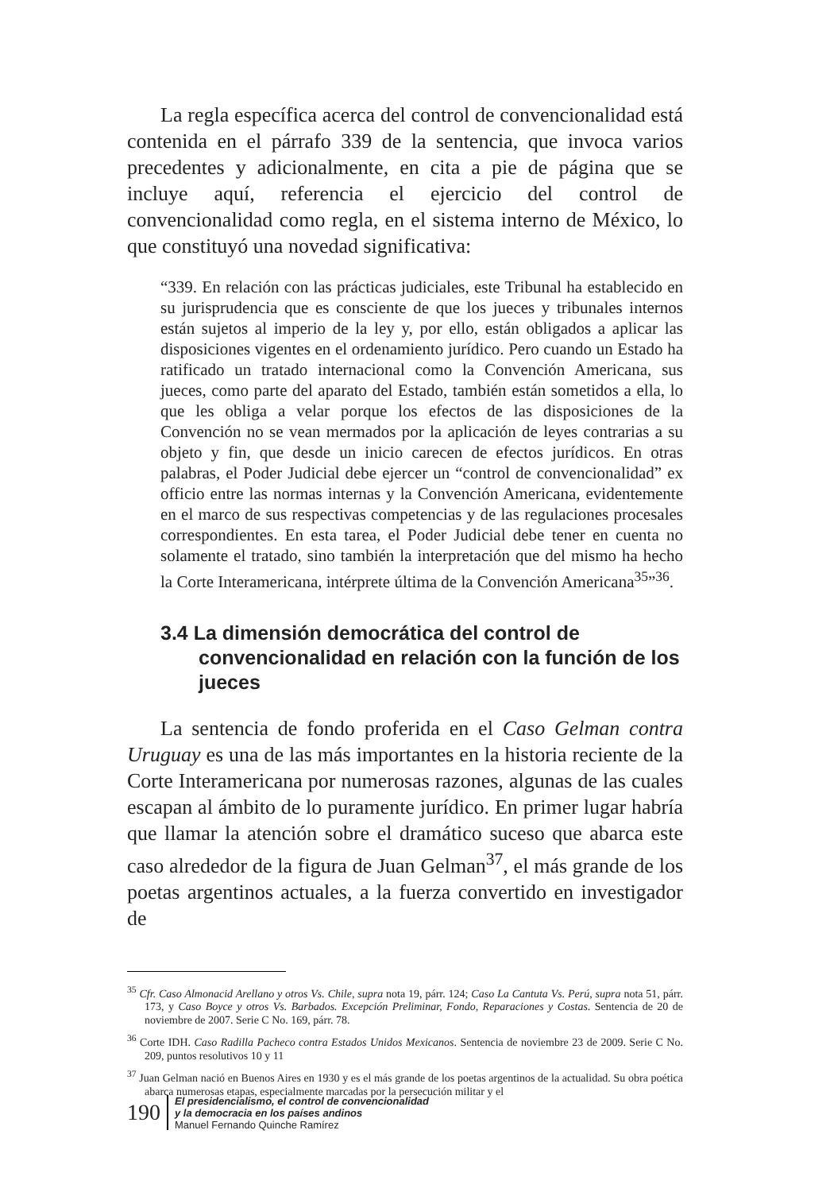La regla específica acerca del control de convencionalidad está contenida en el párrafo 339 de la sentencia, que invoca varios precedentes y adicionalmente, en cita a pie de página que se incluye aquí, referencia el ejercicio del control de convencionalidad como regla, en el sistema interno de México, lo que constituyó una novedad significativa:
“339. En relación con las prácticas judiciales, este Tribunal ha establecido en su jurisprudencia que es consciente de que los jueces y tribunales internos están sujetos al imperio de la ley y, por ello, están obligados a aplicar las disposiciones vigentes en el ordenamiento jurídico. Pero cuando un Estado ha ratificado un tratado internacional como la Convención Americana, sus jueces, como parte del aparato del Estado, también están sometidos a ella, lo que les obliga a velar porque los efectos de las disposiciones de la Convención no se vean mermados por la aplicación de leyes contrarias a su objeto y fin, que desde un inicio carecen de efectos jurídicos. En otras palabras, el Poder Judicial debe ejercer un “control de convencionalidad” ex officio entre las normas internas y la Convención Americana, evidentemente en el marco de sus respectivas competencias y de las regulaciones procesales correspondientes. En esta tarea, el Poder Judicial debe tener en cuenta no solamente el tratado, sino también la interpretación que del mismo ha hecho la Corte Interamericana, intérprete última de la Convención Americana<sup>35</sup>”<sup>36</sup>.
3.4 La dimensión democrática del control de convencionalidad en relación con la función de los jueces
La sentencia de fondo proferida en el Caso Gelman contra Uruguay es una de las más importantes en la historia reciente de la Corte Interamericana por numerosas razones, algunas de las cuales escapan al ámbito de lo puramente jurídico. En primer lugar habría que llamar la atención sobre el dramático suceso que abarca este caso alrededor de la figura de Juan Gelman<sup>37</sup>, el más grande de los poetas argentinos actuales, a la fuerza convertido en investigador de
<sup>35</sup> Cfr. Caso Almonacid Arellano y otros Vs. Chile, supra nota 19, párr. 124; Caso La Cantuta Vs. Perú, supra nota 51, párr. 173, y Caso Boyce y otros Vs. Barbados. Excepción Preliminar, Fondo, Reparaciones y Costas. Sentencia de 20 de noviembre de 2007. Serie C No. 169, párr. 78.
<sup>36</sup> Corte IDH. Caso Radilla Pacheco contra Estados Unidos Mexicanos. Sentencia de noviembre 23 de 2009. Serie C No. 209, puntos resolutivos 10 y 11
<sup>37</sup> Juan Gelman nació en Buenos Aires en 1930 y es el más grande de los poetas argentinos de la actualidad. Su obra poética abarca numerosas etapas, especialmente marcadas por la persecución militar y el
190
El presidencialismo, el control de convencionalidad
y la democracia en los países andinos
Manuel Fernando Quinche Ramírez